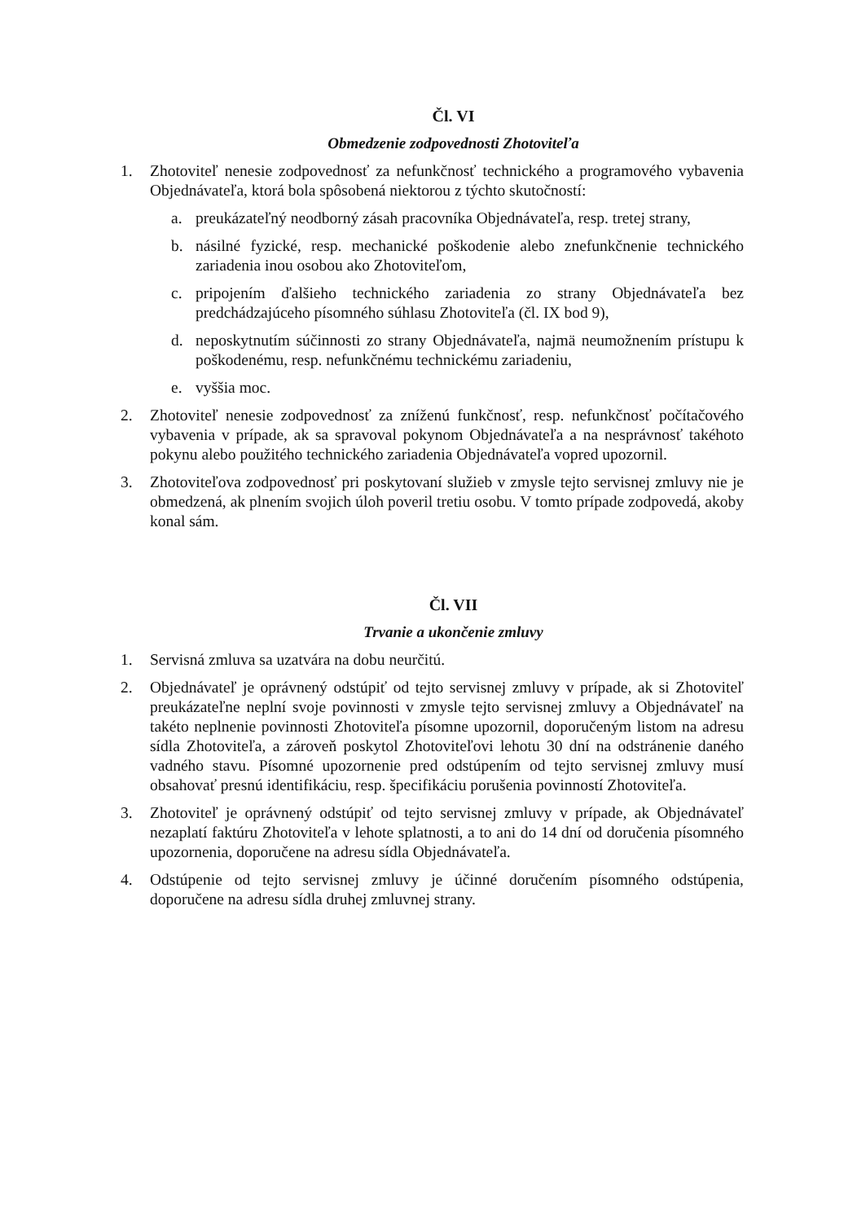Čl. VI
Obmedzenie zodpovednosti Zhotoviteľa
1. Zhotoviteľ nenesie zodpovednosť za nefunkčnosť technického a programového vybavenia Objednávateľa, ktorá bola spôsobená niektorou z týchto skutočností:
a. preukázateľný neodborný zásah pracovníka Objednávateľa, resp. tretej strany,
b. násilné fyzické, resp. mechanické poškodenie alebo znefunkčnenie technického zariadenia inou osobou ako Zhotoviteľom,
c. pripojením ďalšieho technického zariadenia zo strany Objednávateľa bez predchádzajúceho písomného súhlasu Zhotoviteľa (čl. IX bod 9),
d. neposkytnutím súčinnosti zo strany Objednávateľa, najmä neumožnením prístupu k poškodenému, resp. nefunkčnému technickému zariadeniu,
e. vyššia moc.
2. Zhotoviteľ nenesie zodpovednosť za zníženú funkčnosť, resp. nefunkčnosť počítačového vybavenia v prípade, ak sa spravoval pokynom Objednávateľa a na nesprávnosť takéhoto pokynu alebo použitého technického zariadenia Objednávateľa vopred upozornil.
3. Zhotoviteľova zodpovednosť pri poskytovaní služieb v zmysle tejto servisnej zmluvy nie je obmedzená, ak plnením svojich úloh poveril tretiu osobu. V tomto prípade zodpovedá, akoby konal sám.
Čl. VII
Trvanie a ukončenie zmluvy
1. Servisná zmluva sa uzatvára na dobu neurčitú.
2. Objednávateľ je oprávnený odstúpiť od tejto servisnej zmluvy v prípade, ak si Zhotoviteľ preukázateľne neplní svoje povinnosti v zmysle tejto servisnej zmluvy a Objednávateľ na takéto neplnenie povinnosti Zhotoviteľa písomne upozornil, doporučeným listom na adresu sídla Zhotoviteľa, a zároveň poskytol Zhotoviteľovi lehotu 30 dní na odstránenie daného vadného stavu. Písomné upozornenie pred odstúpením od tejto servisnej zmluvy musí obsahovať presnú identifikáciu, resp. špecifikáciu porušenia povinností Zhotoviteľa.
3. Zhotoviteľ je oprávnený odstúpiť od tejto servisnej zmluvy v prípade, ak Objednávateľ nezaplatí faktúru Zhotoviteľa v lehote splatnosti, a to ani do 14 dní od doručenia písomného upozornenia, doporučene na adresu sídla Objednávateľa.
4. Odstúpenie od tejto servisnej zmluvy je účinné doručením písomného odstúpenia, doporučene na adresu sídla druhej zmluvnej strany.